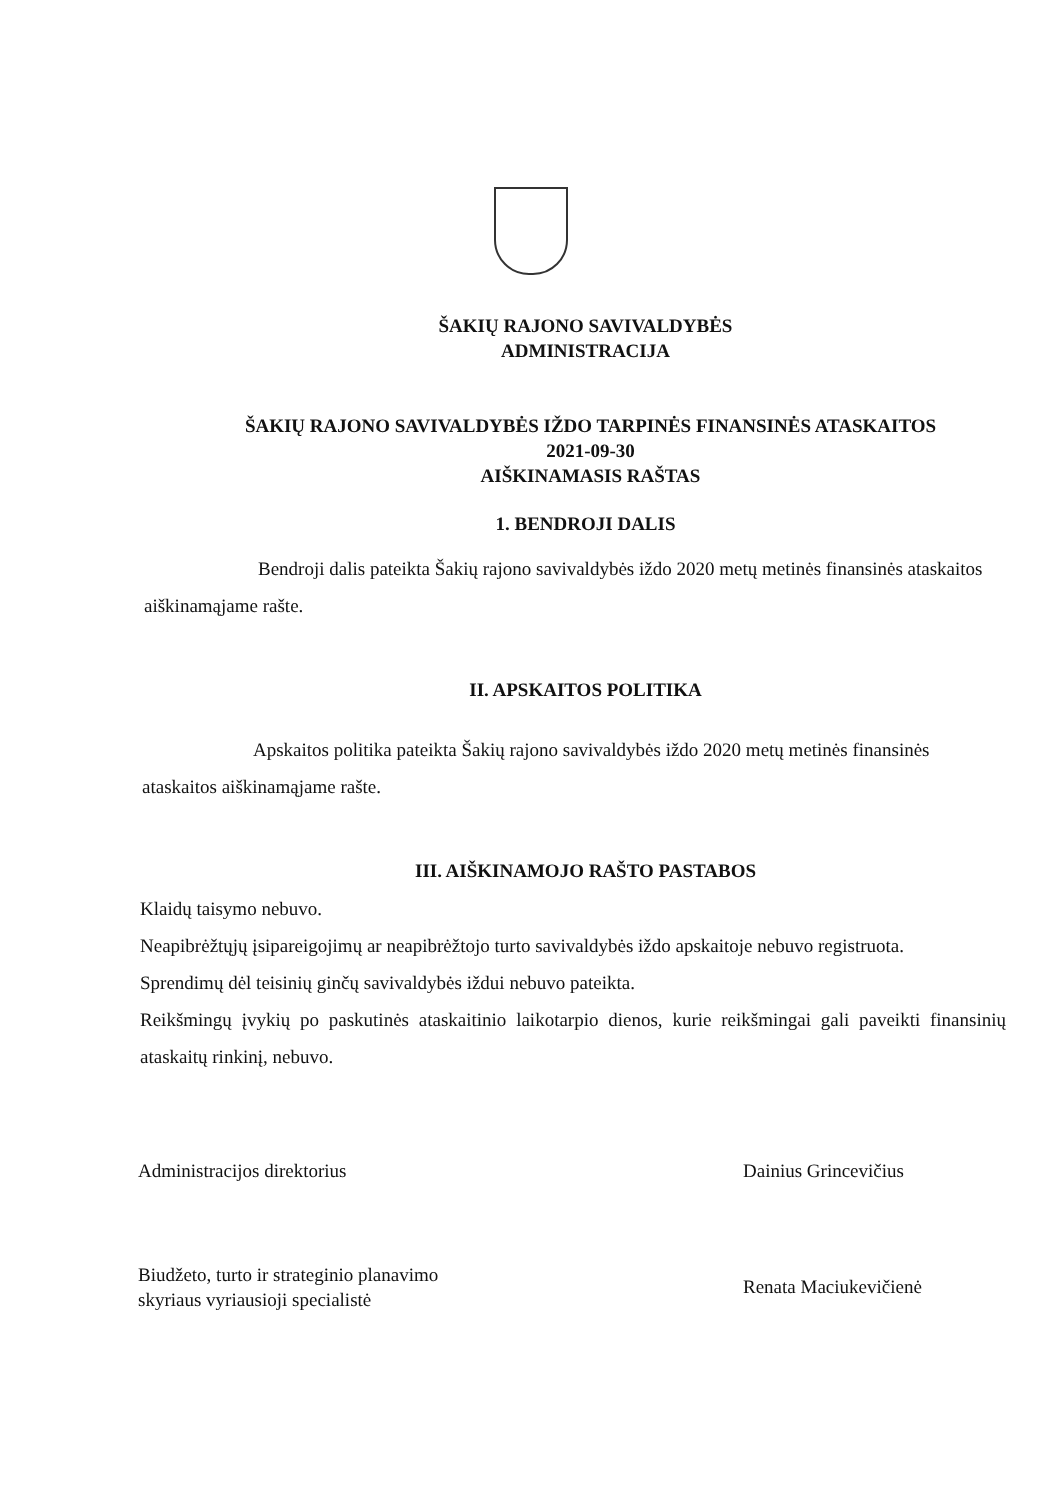ŠAKIŲ RAJONO SAVIVALDYBĖS
ADMINISTRACIJA
ŠAKIŲ RAJONO SAVIVALDYBĖS IŽDO TARPINĖS FINANSINĖS ATASKAITOS
2021-09-30
AIŠKINAMASIS RAŠTAS
1. BENDROJI DALIS
Bendroji dalis pateikta Šakių rajono savivaldybės iždo 2020 metų metinės finansinės ataskaitos aiškinamąjame rašte.
II. APSKAITOS POLITIKA
Apskaitos politika pateikta Šakių rajono savivaldybės iždo 2020 metų metinės finansinės ataskaitos aiškinamąjame rašte.
III. AIŠKINAMOJO RAŠTO PASTABOS
Klaidų taisymo nebuvo.
Neapibrėžtųjų įsipareigojimų ar neapibrėžtojo turto savivaldybės iždo apskaitoje nebuvo registruota.
Sprendimų dėl teisinių ginčų savivaldybės iždui nebuvo pateikta.
Reikšmingų įvykių po paskutinės ataskaitinio laikotarpio dienos, kurie reikšmingai gali paveikti finansinių ataskaitų rinkinį, nebuvo.
Administracijos direktorius Dainius Grincevičius
Biudžeto, turto ir strateginio planavimo
skyriaus vyriausioji specialistė
Renata Maciukevičienė